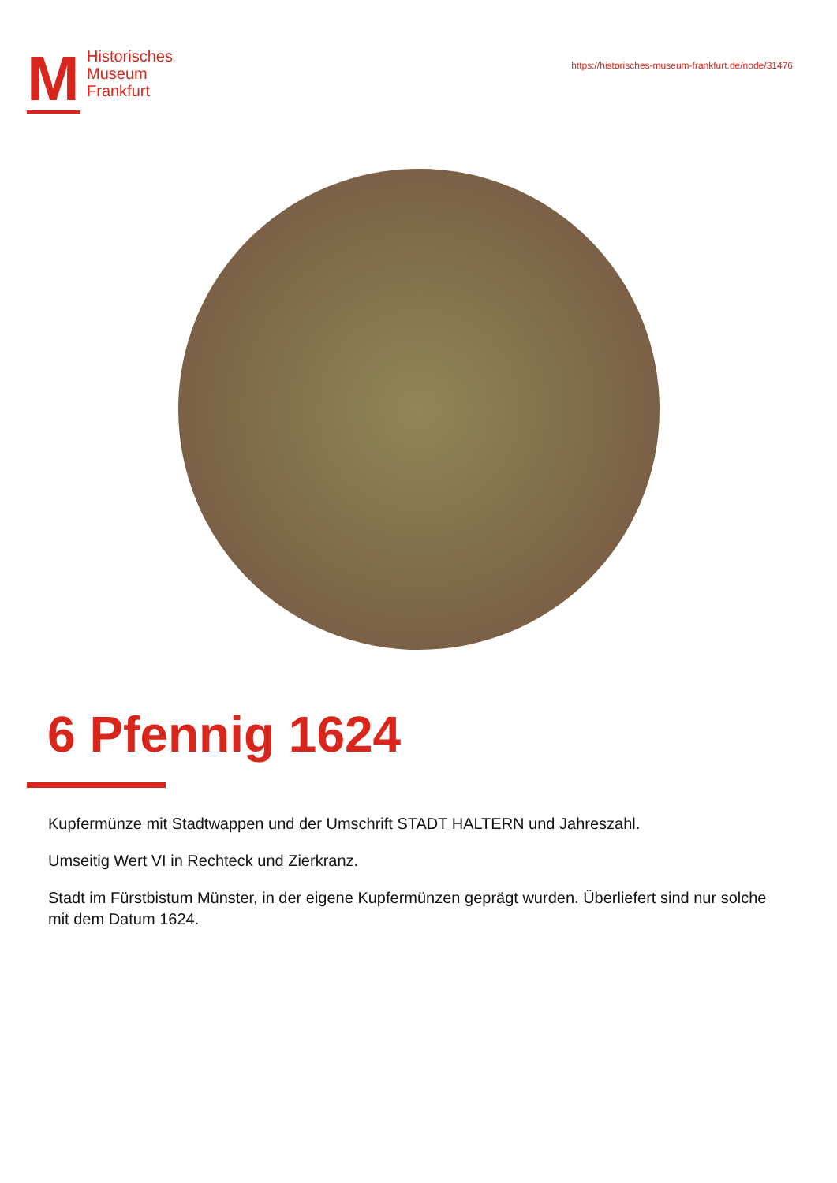M
Historisches
Museum
Frankfurt
https://historisches-museum-frankfurt.de/node/31476
6 Pfennig 1624
Kupfermünze mit Stadtwappen und der Umschrift STADT HALTERN und Jahreszahl.
Umseitig Wert VI in Rechteck und Zierkranz.
Stadt im Fürstbistum Münster, in der eigene Kupfermünzen geprägt wurden. Überliefert sind nur solche mit dem Datum 1624.